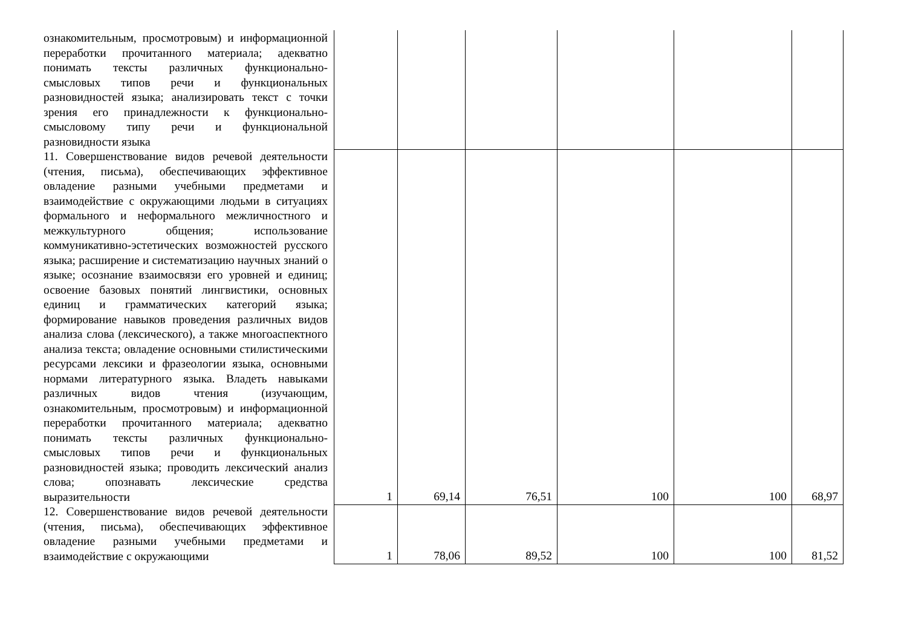| ознакомительным, просмотровым) и информационной переработки прочитанного материала; адекватно понимать тексты различных функционально-смысловых типов речи и функциональных разновидностей языка; анализировать текст с точки зрения его принадлежности к функционально-смысловому типу речи и функциональной разновидности языка | | | | | | |
| 11. Совершенствование видов речевой деятельности (чтения, письма), обеспечивающих эффективное овладение разными учебными предметами и взаимодействие с окружающими людьми в ситуациях формального и неформального межличностного и межкультурного общения; использование коммуникативно-эстетических возможностей русского языка; расширение и систематизацию научных знаний о языке; осознание взаимосвязи его уровней и единиц; освоение базовых понятий лингвистики, основных единиц и грамматических категорий языка; формирование навыков проведения различных видов анализа слова (лексического), а также многоаспектного анализа текста; овладение основными стилистическими ресурсами лексики и фразеологии языка, основными нормами литературного языка. Владеть навыками различных видов чтения (изучающим, ознакомительным, просмотровым) и информационной переработки прочитанного материала; адекватно понимать тексты различных функционально-смысловых типов речи и функциональных разновидностей языка; проводить лексический анализ слова; опознавать лексические средства выразительности | 1 | 69,14 | 76,51 | 100 | 100 | 68,97 |
| 12. Совершенствование видов речевой деятельности (чтения, письма), обеспечивающих эффективное овладение разными учебными предметами и взаимодействие с окружающими | 1 | 78,06 | 89,52 | 100 | 100 | 81,52 |